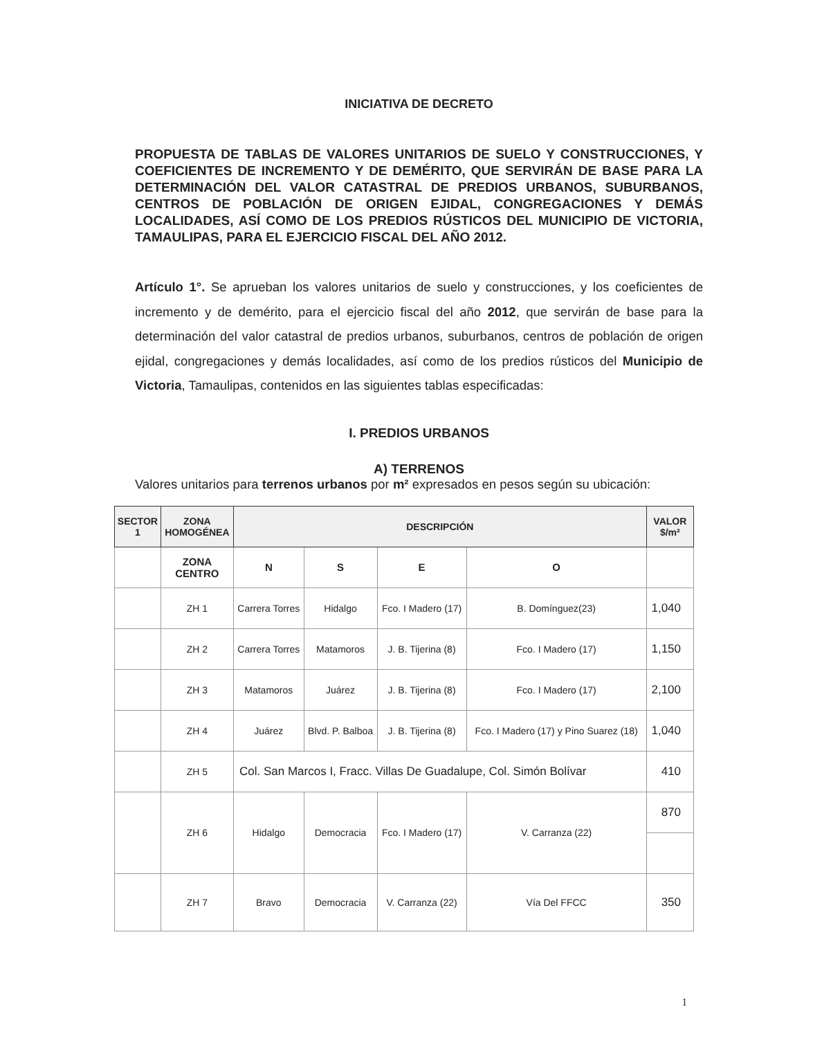INICIATIVA DE DECRETO
PROPUESTA DE TABLAS DE VALORES UNITARIOS DE SUELO Y CONSTRUCCIONES, Y COEFICIENTES DE INCREMENTO Y DE DEMÉRITO, QUE SERVIRÁN DE BASE PARA LA DETERMINACIÓN DEL VALOR CATASTRAL DE PREDIOS URBANOS, SUBURBANOS, CENTROS DE POBLACIÓN DE ORIGEN EJIDAL, CONGREGACIONES Y DEMÁS LOCALIDADES, ASÍ COMO DE LOS PREDIOS RÚSTICOS DEL MUNICIPIO DE VICTORIA, TAMAULIPAS, PARA EL EJERCICIO FISCAL DEL AÑO 2012.
Artículo 1°. Se aprueban los valores unitarios de suelo y construcciones, y los coeficientes de incremento y de demérito, para el ejercicio fiscal del año 2012, que servirán de base para la determinación del valor catastral de predios urbanos, suburbanos, centros de población de origen ejidal, congregaciones y demás localidades, así como de los predios rústicos del Municipio de Victoria, Tamaulipas, contenidos en las siguientes tablas especificadas:
I. PREDIOS URBANOS
A) TERRENOS
Valores unitarios para terrenos urbanos por m² expresados en pesos según su ubicación:
| SECTOR 1 | ZONA HOMOGÉNEA | DESCRIPCIÓN | | | | VALOR $/m² |
| --- | --- | --- | --- | --- | --- | --- |
| | ZONA CENTRO | N | S | E | O | |
| | ZH 1 | Carrera Torres | Hidalgo | Fco. I Madero (17) | B. Domínguez(23) | 1,040 |
| | ZH 2 | Carrera Torres | Matamoros | J. B. Tijerina (8) | Fco. I Madero (17) | 1,150 |
| | ZH 3 | Matamoros | Juárez | J. B. Tijerina (8) | Fco. I Madero (17) | 2,100 |
| | ZH 4 | Juárez | Blvd. P. Balboa | J. B. Tijerina (8) | Fco. I Madero (17) y Pino Suarez (18) | 1,040 |
| | ZH 5 | Col. San Marcos I, Fracc. Villas De Guadalupe, Col. Simón Bolívar | | | | 410 |
| | ZH 6 | Hidalgo | Democracia | Fco. I Madero (17) | V. Carranza (22) | 870 |
| | ZH 7 | Bravo | Democracia | V. Carranza (22) | Vía Del FFCC | 350 |
1